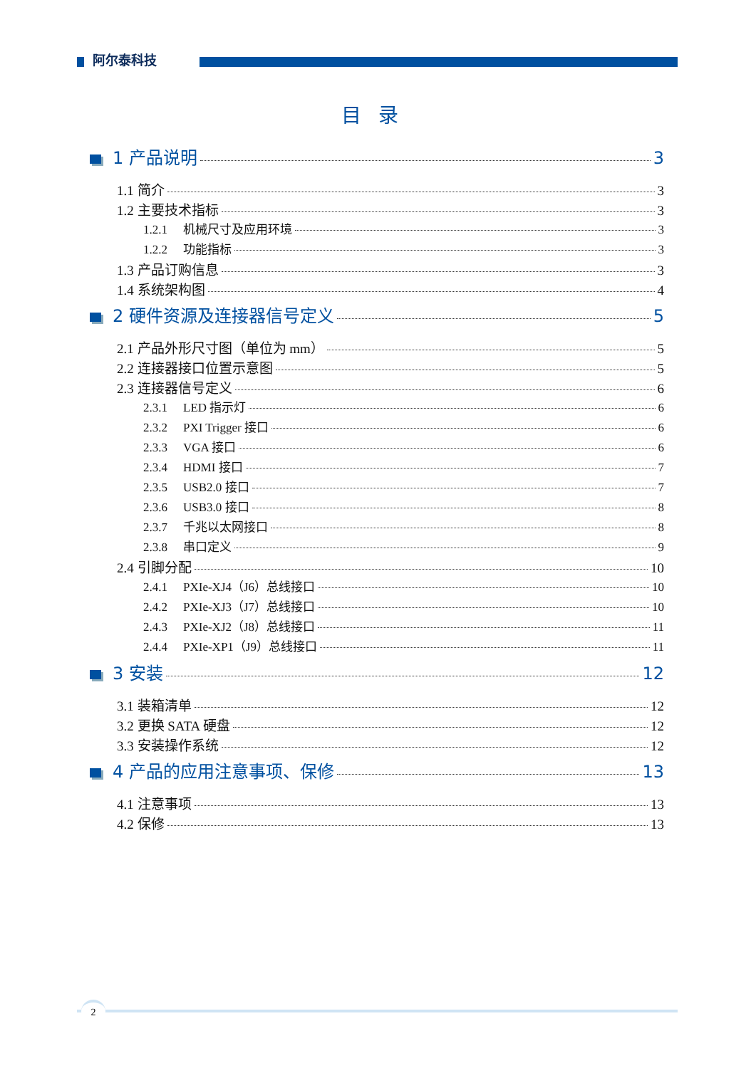阿尔泰科技
目录
1 产品说明 3
1.1 简介 3
1.2 主要技术指标 3
1.2.1 机械尺寸及应用环境 3
1.2.2 功能指标 3
1.3 产品订购信息 3
1.4 系统架构图 4
2 硬件资源及连接器信号定义 5
2.1 产品外形尺寸图（单位为 mm） 5
2.2 连接器接口位置示意图 5
2.3 连接器信号定义 6
2.3.1 LED 指示灯 6
2.3.2 PXI Trigger 接口 6
2.3.3 VGA 接口 6
2.3.4 HDMI 接口 7
2.3.5 USB2.0 接口 7
2.3.6 USB3.0 接口 8
2.3.7 千兆以太网接口 8
2.3.8 串口定义 9
2.4 引脚分配 10
2.4.1 PXIe-XJ4（J6）总线接口 10
2.4.2 PXIe-XJ3（J7）总线接口 10
2.4.3 PXIe-XJ2（J8）总线接口 11
2.4.4 PXIe-XP1（J9）总线接口 11
3 安装 12
3.1 装箱清单 12
3.2 更换 SATA 硬盘 12
3.3 安装操作系统 12
4 产品的应用注意事项、保修 13
4.1 注意事项 13
4.2 保修 13
2